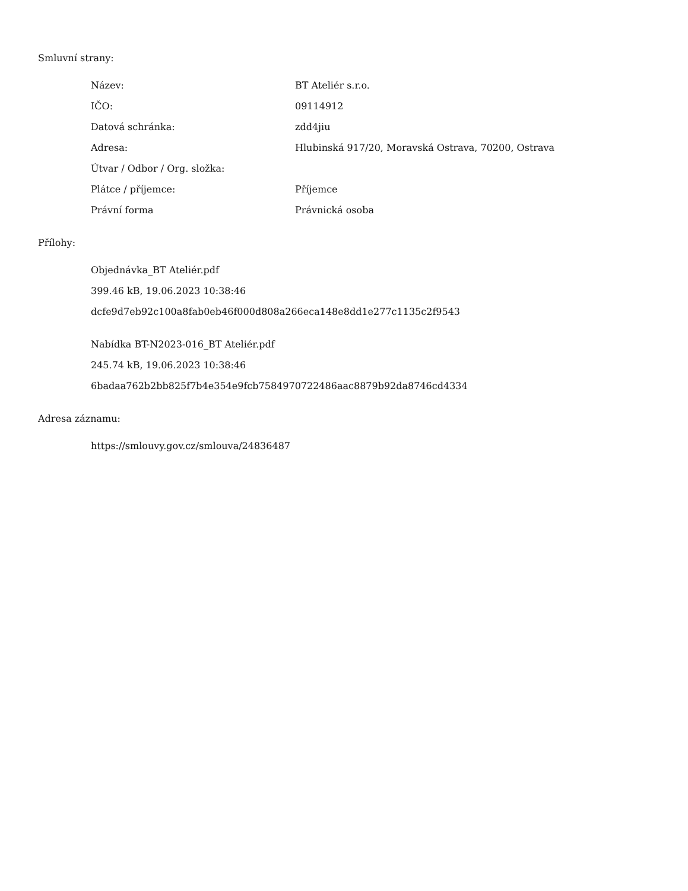Smluvní strany:
| Název: | BT Ateliér s.r.o. |
| IČO: | 09114912 |
| Datová schránka: | zdd4jiu |
| Adresa: | Hlubinská 917/20, Moravská Ostrava, 70200, Ostrava |
| Útvar / Odbor / Org. složka: | |
| Plátce / příjemce: | Příjemce |
| Právní forma | Právnická osoba |
Přílohy:
Objednávka_BT Ateliér.pdf
399.46 kB, 19.06.2023 10:38:46
dcfe9d7eb92c100a8fab0eb46f000d808a266eca148e8dd1e277c1135c2f9543
Nabídka BT-N2023-016_BT Ateliér.pdf
245.74 kB, 19.06.2023 10:38:46
6badaa762b2bb825f7b4e354e9fcb7584970722486aac8879b92da8746cd4334
Adresa záznamu:
https://smlouvy.gov.cz/smlouva/24836487